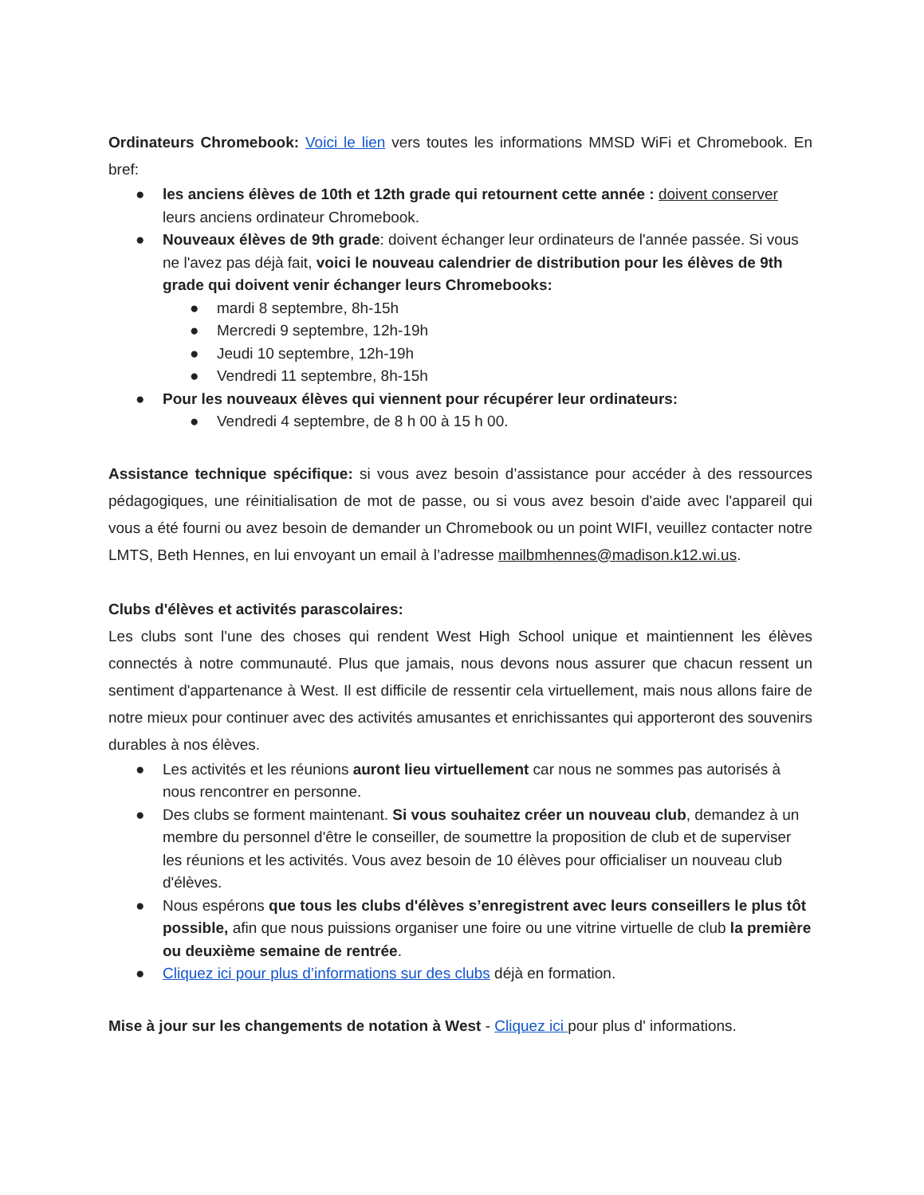Ordinateurs Chromebook: Voici le lien vers toutes les informations MMSD WiFi et Chromebook. En bref:
● les anciens élèves de 10th et 12th grade qui retournent cette année : doivent conserver leurs anciens ordinateur Chromebook.
● Nouveaux élèves de 9th grade: doivent échanger leur ordinateurs de l'année passée. Si vous ne l'avez pas déjà fait, voici le nouveau calendrier de distribution pour les élèves de 9th grade qui doivent venir échanger leurs Chromebooks:
● mardi 8 septembre, 8h-15h
● Mercredi 9 septembre, 12h-19h
● Jeudi 10 septembre, 12h-19h
● Vendredi 11 septembre, 8h-15h
● Pour les nouveaux élèves qui viennent pour récupérer leur ordinateurs:
● Vendredi 4 septembre, de 8 h 00 à 15 h 00.
Assistance technique spécifique: si vous avez besoin d’assistance pour accéder à des ressources pédagogiques, une réinitialisation de mot de passe, ou si vous avez besoin d'aide avec l'appareil qui vous a été fourni ou avez besoin de demander un Chromebook ou un point WIFI, veuillez contacter notre LMTS, Beth Hennes, en lui envoyant un email à l’adresse mailbmhennes@madison.k12.wi.us.
Clubs d'élèves et activités parascolaires:
Les clubs sont l'une des choses qui rendent West High School unique et maintiennent les élèves connectés à notre communauté. Plus que jamais, nous devons nous assurer que chacun ressent un sentiment d'appartenance à West. Il est difficile de ressentir cela virtuellement, mais nous allons faire de notre mieux pour continuer avec des activités amusantes et enrichissantes qui apporteront des souvenirs durables à nos élèves.
● Les activités et les réunions auront lieu virtuellement car nous ne sommes pas autorisés à nous rencontrer en personne.
● Des clubs se forment maintenant. Si vous souhaitez créer un nouveau club, demandez à un membre du personnel d'être le conseiller, de soumettre la proposition de club et de superviser les réunions et les activités. Vous avez besoin de 10 élèves pour officialiser un nouveau club d'élèves.
● Nous espérons que tous les clubs d'élèves s’enregistrent avec leurs conseillers le plus tôt possible, afin que nous puissions organiser une foire ou une vitrine virtuelle de club la première ou deuxième semaine de rentrée.
● Cliquez ici pour plus d’informations sur des clubs déjà en formation.
Mise à jour sur les changements de notation à West - Cliquez ici pour plus d' informations.